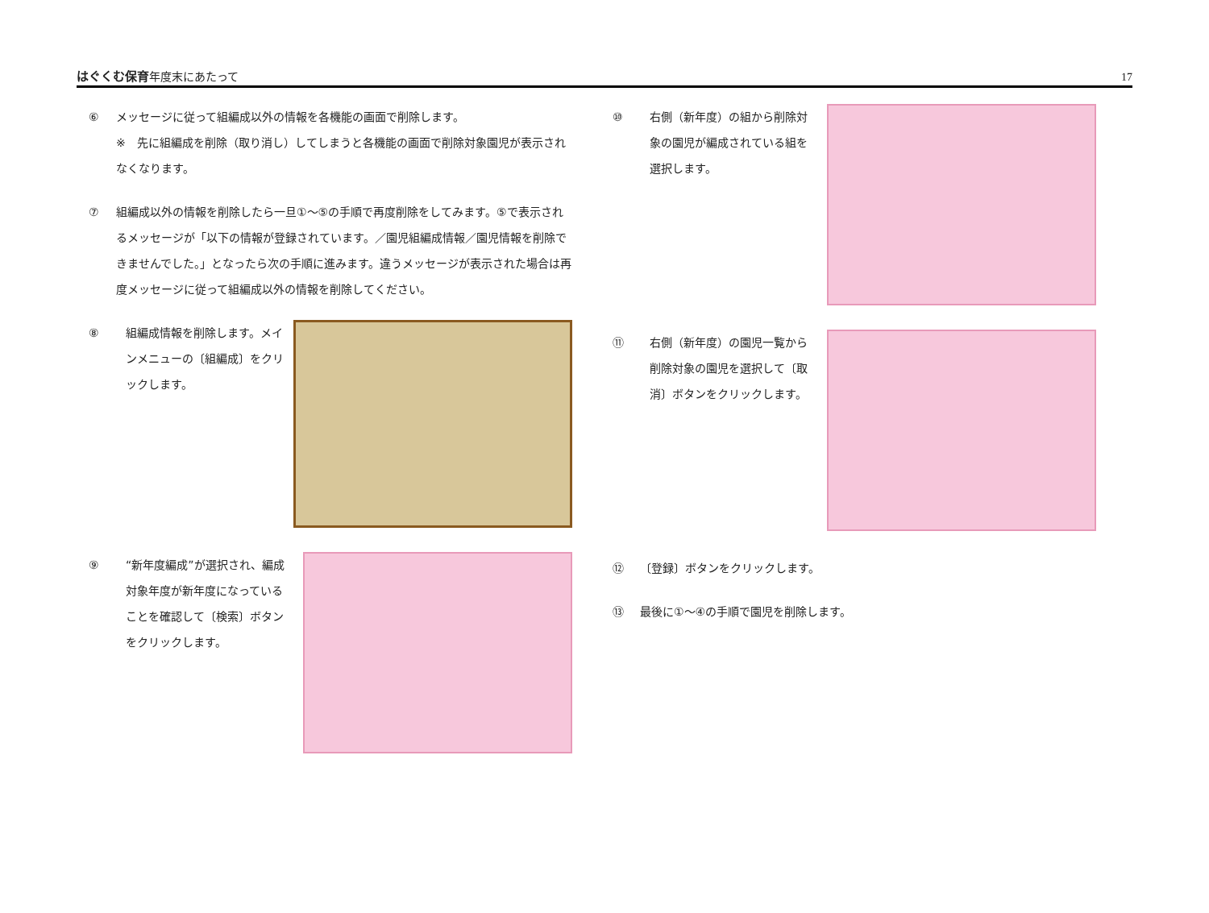はぐくむ保育 年度末にあたって
17
⑥ メッセージに従って組編成以外の情報を各機能の画面で削除します。
※　先に組編成を削除（取り消し）してしまうと各機能の画面で削除対象園児が表示されなくなります。
⑦ 組編成以外の情報を削除したら一旦①～⑤の手順で再度削除をしてみます。⑤で表示されるメッセージが「以下の情報が登録されています。／園児組編成情報／園児情報を削除できませんでした。」となったら次の手順に進みます。違うメッセージが表示された場合は再度メッセージに従って組編成以外の情報を削除してください。
⑧ 組編成情報を削除します。メインメニューの〔組編成〕をクリックします。
⑨ “新年度編成”が選択され、編成対象年度が新年度になっていることを確認して〔検索〕ボタンをクリックします。
⑩ 右側（新年度）の組から削除対象の園児が編成されている組を選択します。
⑪ 右側（新年度）の園児一覧から削除対象の園児を選択して〔取消〕ボタンをクリックします。
⑫ 〔登録〕ボタンをクリックします。
⑬ 最後に①～④の手順で園児を削除します。